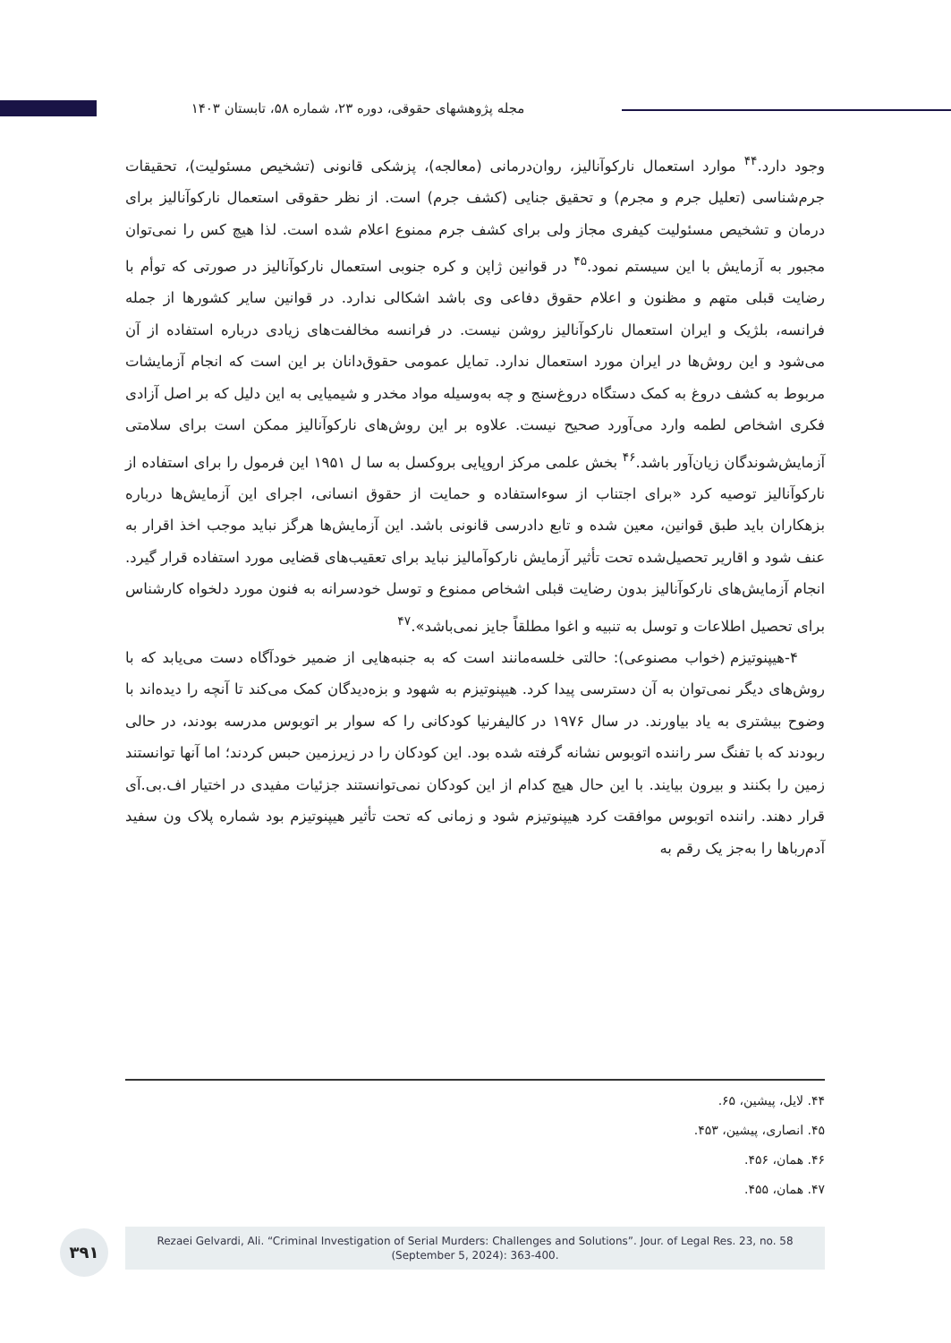مجله پژوهشهای حقوقی، دوره ۲۳، شماره ۵۸، تابستان ۱۴۰۳
وجود دارد.<sup>۴۴</sup> موارد استعمال نارکوآنالیز، روان‌درمانی (معالجه)، پزشکی قانونی (تشخیص مسئولیت)، تحقیقات جرم‌شناسی (تعلیل جرم و مجرم) و تحقیق جنایی (کشف جرم) است. از نظر حقوقی استعمال نارکوآنالیز برای درمان و تشخیص مسئولیت کیفری مجاز ولی برای کشف جرم ممنوع اعلام شده است. لذا هیچ کس را نمی‌توان مجبور به آزمایش با این سیستم نمود.<sup>۴۵</sup> در قوانین ژاپن و کره جنوبی استعمال نارکوآنالیز در صورتی که توأم با رضایت قبلی متهم و مظنون و اعلام حقوق دفاعی وی باشد اشکالی ندارد. در قوانین سایر کشورها از جمله فرانسه، بلژیک و ایران استعمال نارکوآنالیز روشن نیست. در فرانسه مخالفت‌های زیادی درباره استفاده از آن می‌شود و این روش‌ها در ایران مورد استعمال ندارد. تمایل عمومی حقوق‌دانان بر این است که انجام آزمایشات مربوط به کشف دروغ به کمک دستگاه دروغ‌سنج و چه به‌وسیله مواد مخدر و شیمیایی به این دلیل که بر اصل آزادی فکری اشخاص لطمه وارد می‌آورد صحیح نیست. علاوه بر این روش‌های نارکوآنالیز ممکن است برای سلامتی آزمایش‌شوندگان زیان‌آور باشد.<sup>۴۶</sup> بخش علمی مرکز اروپایی بروکسل به سا ل ۱۹۵۱ این فرمول را برای استفاده از نارکوآنالیز توصیه کرد «برای اجتناب از سوءاستفاده و حمایت از حقوق انسانی، اجرای این آزمایش‌ها درباره بزهکاران باید طبق قوانین، معین شده و تابع دادرسی قانونی باشد. این آزمایش‌ها هرگز نباید موجب اخذ اقرار به عنف شود و اقاریر تحصیل‌شده تحت تأثیر آزمایش نارکوآمالیز نباید برای تعقیب‌های قضایی مورد استفاده قرار گیرد. انجام آزمایش‌های نارکوآنالیز بدون رضایت قبلی اشخاص ممنوع و توسل خودسرانه به فنون مورد دلخواه کارشناس برای تحصیل اطلاعات و توسل به تنبیه و اغوا مطلقاً جایز نمی‌باشد».<sup>۴۷</sup>
۴-هیپنوتیزم (خواب مصنوعی): حالتی خلسه‌مانند است که به جنبه‌هایی از ضمیر خودآگاه دست می‌یابد که با روش‌های دیگر نمی‌توان به آن دسترسی پیدا کرد. هیپنوتیزم به شهود و بزه‌دیدگان کمک می‌کند تا آنچه را دیده‌اند با وضوح بیشتری به یاد بیاورند. در سال ۱۹۷۶ در کالیفرنیا کودکانی را که سوار بر اتوبوس مدرسه بودند، در حالی ربودند که با تفنگ سر راننده اتوبوس نشانه گرفته شده بود. این کودکان را در زیرزمین حبس کردند؛ اما آنها توانستند زمین را بکنند و بیرون بیایند. با این حال هیچ کدام از این کودکان نمی‌توانستند جزئیات مفیدی در اختیار اف.بی.آی قرار دهند. راننده اتوبوس موافقت کرد هیپنوتیزم شود و زمانی که تحت تأثیر هیپنوتیزم بود شماره پلاک ون سفید آدم‌رباها را به‌جز یک رقم به
۴۴. لایل، پیشین، ۶۵.
۴۵. انصاری، پیشین، ۴۵۳.
۴۶. همان، ۴۵۶.
۴۷. همان، ۴۵۵.
۳۹۱
Rezaei Gelvardi, Ali. “Criminal Investigation of Serial Murders: Challenges and Solutions”. Jour. of Legal Res. 23, no. 58
(September 5, 2024): 363-400.